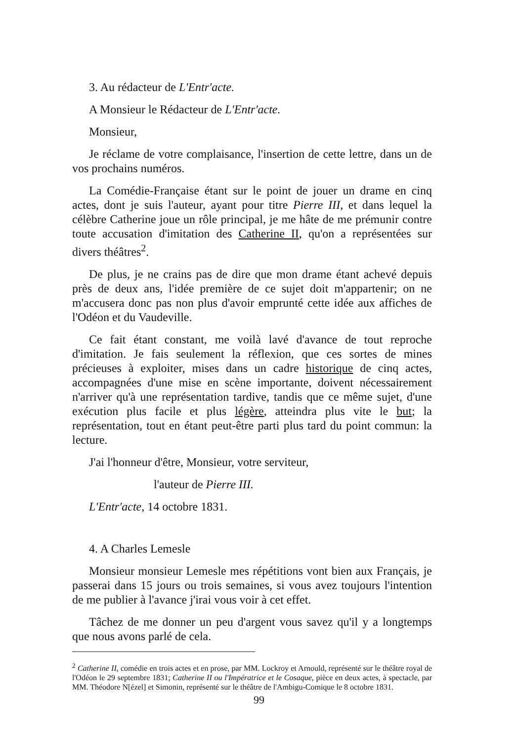3. Au rédacteur de L'Entr'acte.
A Monsieur le Rédacteur de L'Entr'acte.
Monsieur,
Je réclame de votre complaisance, l'insertion de cette lettre, dans un de vos prochains numéros.
La Comédie-Française étant sur le point de jouer un drame en cinq actes, dont je suis l'auteur, ayant pour titre Pierre III, et dans lequel la célèbre Catherine joue un rôle principal, je me hâte de me prémunir contre toute accusation d'imitation des Catherine II, qu'on a représentées sur divers théâtres<sup>2</sup>.
De plus, je ne crains pas de dire que mon drame étant achevé depuis près de deux ans, l'idée première de ce sujet doit m'appartenir; on ne m'accusera donc pas non plus d'avoir emprunté cette idée aux affiches de l'Odéon et du Vaudeville.
Ce fait étant constant, me voilà lavé d'avance de tout reproche d'imitation. Je fais seulement la réflexion, que ces sortes de mines précieuses à exploiter, mises dans un cadre historique de cinq actes, accompagnées d'une mise en scène importante, doivent nécessairement n'arriver qu'à une représentation tardive, tandis que ce même sujet, d'une exécution plus facile et plus légère, atteindra plus vite le but; la représentation, tout en étant peut-être parti plus tard du point commun: la lecture.
J'ai l'honneur d'être, Monsieur, votre serviteur,
l'auteur de Pierre III.
L'Entr'acte, 14 octobre 1831.
4. A Charles Lemesle
Monsieur monsieur Lemesle mes répétitions vont bien aux Français, je passerai dans 15 jours ou trois semaines, si vous avez toujours l'intention de me publier à l'avance j'irai vous voir à cet effet.
Tâchez de me donner un peu d'argent vous savez qu'il y a longtemps que nous avons parlé de cela.
<sup>2</sup> Catherine II, comédie en trois actes et en prose, par MM. Lockroy et Arnould, représenté sur le théâtre royal de l'Odéon le 29 septembre 1831; Catherine II ou l'Impératrice et le Cosaque, pièce en deux actes, à spectacle, par MM. Théodore N[ézel] et Simonin, représenté sur le théâtre de l'Ambigu-Comique le 8 octobre 1831.
99